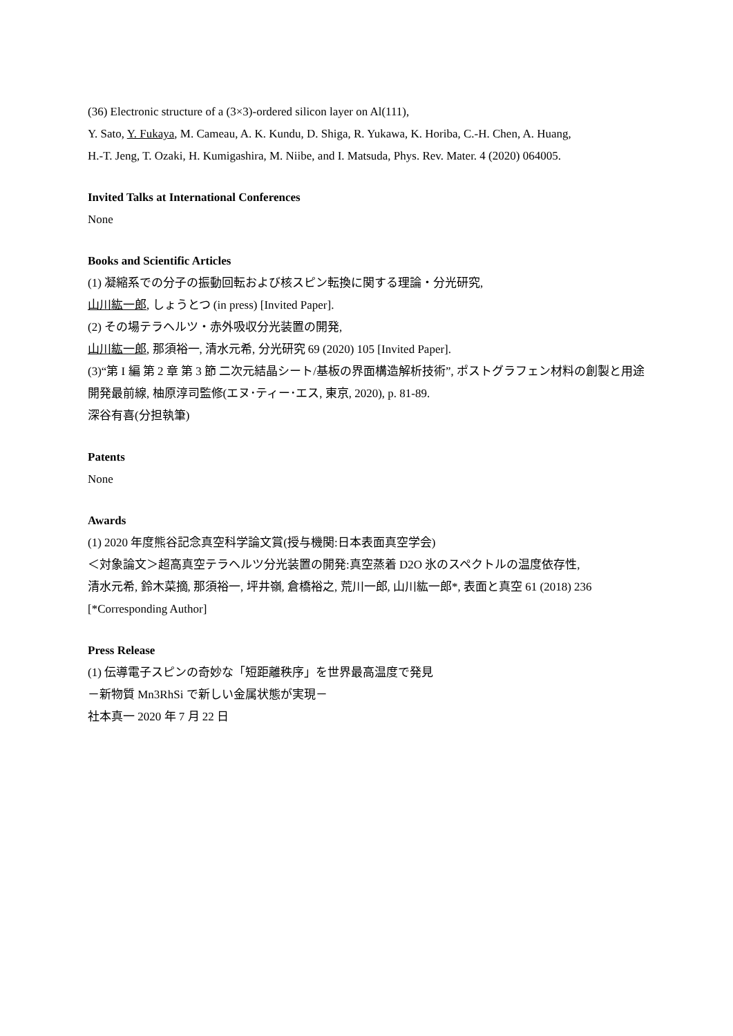(36) Electronic structure of a (3×3)-ordered silicon layer on Al(111),
Y. Sato, Y. Fukaya, M. Cameau, A. K. Kundu, D. Shiga, R. Yukawa, K. Horiba, C.-H. Chen, A. Huang,
H.-T. Jeng, T. Ozaki, H. Kumigashira, M. Niibe, and I. Matsuda, Phys. Rev. Mater. 4 (2020) 064005.
Invited Talks at International Conferences
None
Books and Scientific Articles
(1) 凝縮系での分子の振動回転および核スピン転換に関する理論・分光研究,
山川紘一郎, しょうとつ (in press) [Invited Paper].
(2) その場テラヘルツ・赤外吸収分光装置の開発,
山川紘一郎, 那須裕一, 清水元希, 分光研究 69 (2020) 105 [Invited Paper].
(3)“第 I 編 第 2 章 第 3 節 二次元結晶シート/基板の界面構造解析技術”, ポストグラフェン材料の創製と用途開発最前線, 柚原淳司監修(エヌ･ティー･エス, 東京, 2020), p. 81-89.
深谷有喜(分担執筆)
Patents
None
Awards
(1) 2020 年度熊谷記念真空科学論文賞(授与機関:日本表面真空学会)
＜対象論文＞超高真空テラヘルツ分光装置の開発:真空蒸着 D2O 氷のスペクトルの温度依存性,
清水元希, 鈴木菜摘, 那須裕一, 坪井嶺, 倉橋裕之, 荒川一郎, 山川紘一郎*, 表面と真空 61 (2018) 236 [*Corresponding Author]
Press Release
(1) 伝導電子スピンの奇妙な「短距離秩序」を世界最高温度で発見
－新物質 Mn3RhSi で新しい金属状態が実現－
社本真一 2020 年 7 月 22 日